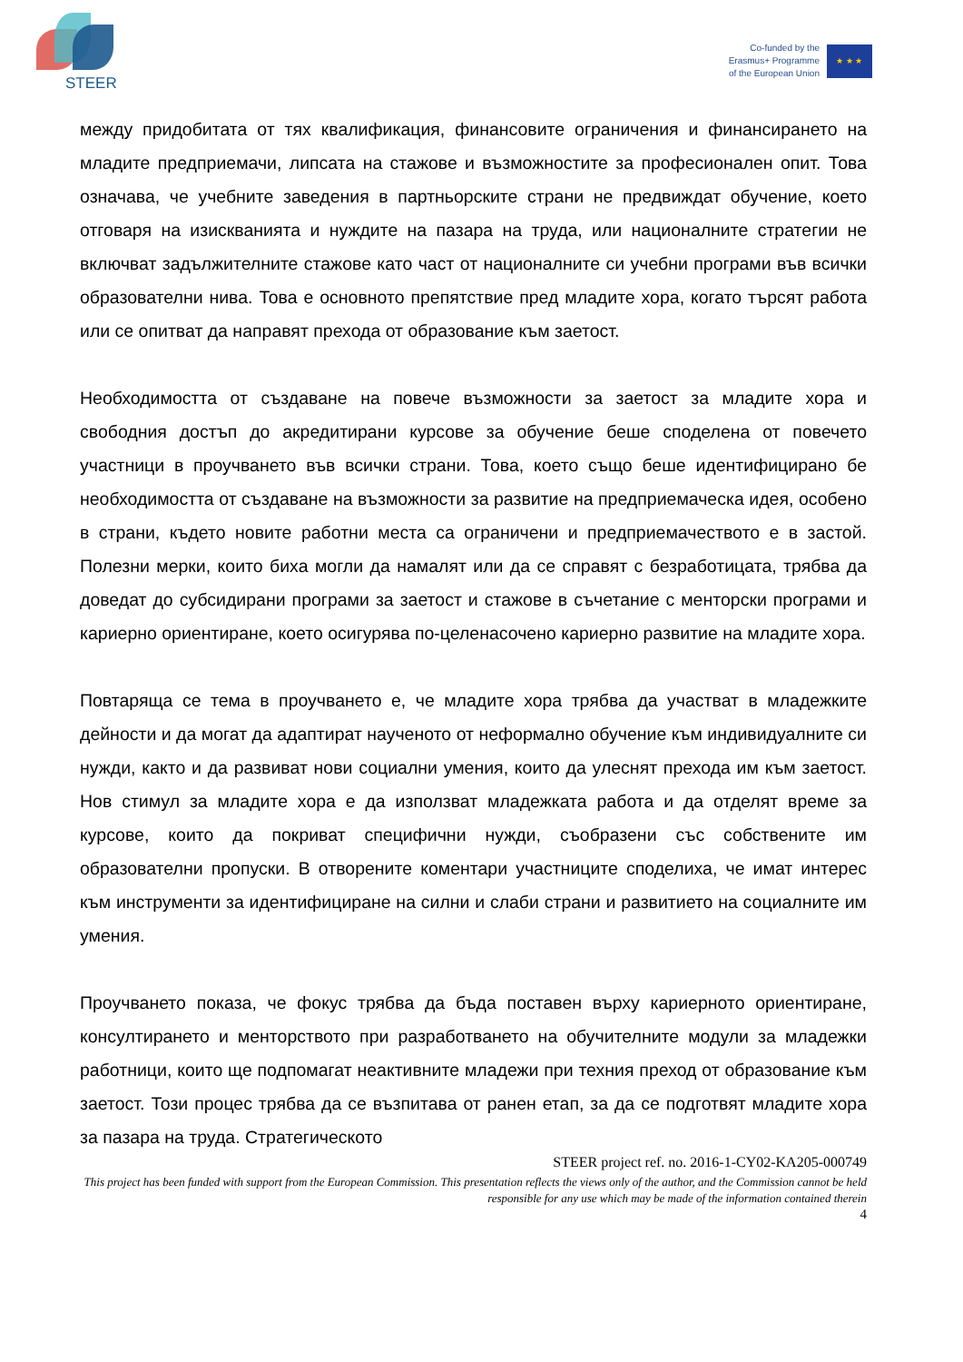STEER
Co-funded by the
Erasmus+ Programme
of the European Union
★ ★ ★
между придобитата от тях квалификация, финансовите ограничения и финансирането на младите предприемачи, липсата на стажове и възможностите за професионален опит. Това означава, че учебните заведения в партньорските страни не предвиждат обучение, което отговаря на изискванията и нуждите на пазара на труда, или националните стратегии не включват задължителните стажове като част от националните си учебни програми във всички образователни нива. Това е основното препятствие пред младите хора, когато търсят работа или се опитват да направят прехода от образование към заетост.
Необходимостта от създаване на повече възможности за заетост за младите хора и свободния достъп до акредитирани курсове за обучение беше споделена от повечето участници в проучването във всички страни. Това, което също беше идентифицирано бе необходимостта от създаване на възможности за развитие на предприемаческа идея, особено в страни, където новите работни места са ограничени и предприемачеството е в застой. Полезни мерки, които биха могли да намалят или да се справят с безработицата, трябва да доведат до субсидирани програми за заетост и стажове в съчетание с менторски програми и кариерно ориентиране, което осигурява по-целенасочено кариерно развитие на младите хора.
Повтаряща се тема в проучването е, че младите хора трябва да участват в младежките дейности и да могат да адаптират наученото от неформално обучение към индивидуалните си нужди, както и да развиват нови социални умения, които да улеснят прехода им към заетост. Нов стимул за младите хора е да използват младежката работа и да отделят време за курсове, които да покриват специфични нужди, съобразени със собствените им образователни пропуски. В отворените коментари участниците споделиха, че имат интерес към инструменти за идентифициране на силни и слаби страни и развитието на социалните им умения.
Проучването показа, че фокус трябва да бъда поставен върху кариерното ориентиране, консултирането и менторството при разработването на обучителните модули за младежки работници, които ще подпомагат неактивните младежи при техния преход от образование към заетост. Този процес трябва да се възпитава от ранен етап, за да се подготвят младите хора за пазара на труда. Стратегическото
STEER project ref. no. 2016-1-CY02-KA205-000749
This project has been funded with support from the European Commission. This presentation reflects the views only of the author, and the Commission cannot be held responsible for any use which may be made of the information contained therein
4